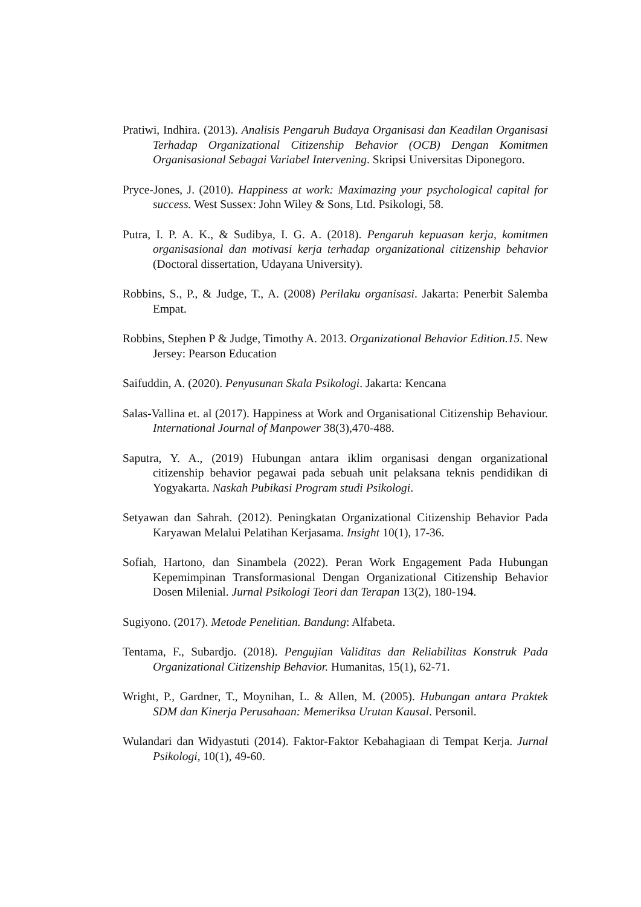Pratiwi, Indhira. (2013). Analisis Pengaruh Budaya Organisasi dan Keadilan Organisasi Terhadap Organizational Citizenship Behavior (OCB) Dengan Komitmen Organisasional Sebagai Variabel Intervening. Skripsi Universitas Diponegoro.
Pryce-Jones, J. (2010). Happiness at work: Maximazing your psychological capital for success. West Sussex: John Wiley & Sons, Ltd. Psikologi, 58.
Putra, I. P. A. K., & Sudibya, I. G. A. (2018). Pengaruh kepuasan kerja, komitmen organisasional dan motivasi kerja terhadap organizational citizenship behavior (Doctoral dissertation, Udayana University).
Robbins, S., P., & Judge, T., A. (2008) Perilaku organisasi. Jakarta: Penerbit Salemba Empat.
Robbins, Stephen P & Judge, Timothy A. 2013. Organizational Behavior Edition.15. New Jersey: Pearson Education
Saifuddin, A. (2020). Penyusunan Skala Psikologi. Jakarta: Kencana
Salas-Vallina et. al (2017). Happiness at Work and Organisational Citizenship Behaviour. International Journal of Manpower 38(3),470-488.
Saputra, Y. A., (2019) Hubungan antara iklim organisasi dengan organizational citizenship behavior pegawai pada sebuah unit pelaksana teknis pendidikan di Yogyakarta. Naskah Pubikasi Program studi Psikologi.
Setyawan dan Sahrah. (2012). Peningkatan Organizational Citizenship Behavior Pada Karyawan Melalui Pelatihan Kerjasama. Insight 10(1), 17-36.
Sofiah, Hartono, dan Sinambela (2022). Peran Work Engagement Pada Hubungan Kepemimpinan Transformasional Dengan Organizational Citizenship Behavior Dosen Milenial. Jurnal Psikologi Teori dan Terapan 13(2), 180-194.
Sugiyono. (2017). Metode Penelitian. Bandung: Alfabeta.
Tentama, F., Subardjo. (2018). Pengujian Validitas dan Reliabilitas Konstruk Pada Organizational Citizenship Behavior. Humanitas, 15(1), 62-71.
Wright, P., Gardner, T., Moynihan, L. & Allen, M. (2005). Hubungan antara Praktek SDM dan Kinerja Perusahaan: Memeriksa Urutan Kausal. Personil.
Wulandari dan Widyastuti (2014). Faktor-Faktor Kebahagiaan di Tempat Kerja. Jurnal Psikologi, 10(1), 49-60.